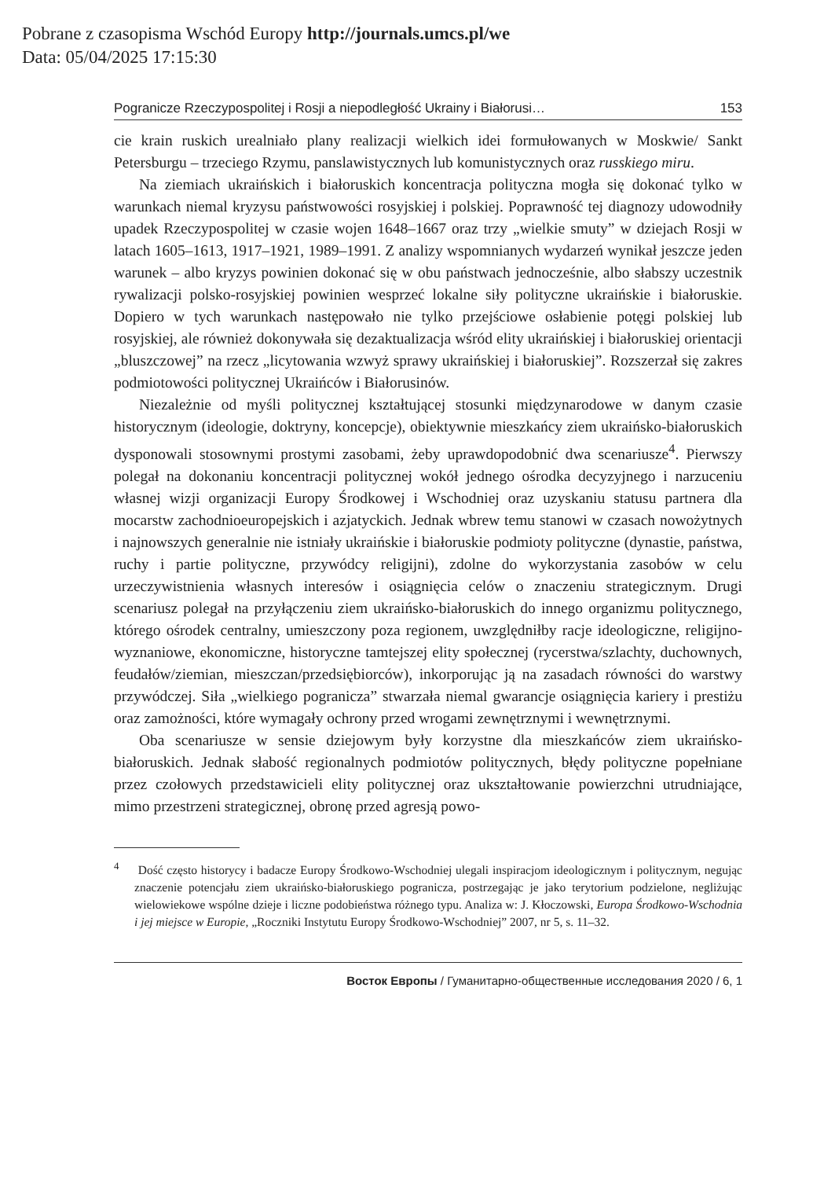Pobrane z czasopisma Wschód Europy http://journals.umcs.pl/we
Data: 05/04/2025 17:15:30
Pogranicze Rzeczypospolitej i Rosji a niepodległość Ukrainy i Białorusi… 153
cie krain ruskich urealniało plany realizacji wielkich idei formułowanych w Moskwie/ Sankt Petersburgu – trzeciego Rzymu, panslawistycznych lub komunistycznych oraz russkiego miru.
Na ziemiach ukraińskich i białoruskich koncentracja polityczna mogła się dokonać tylko w warunkach niemal kryzysu państwowości rosyjskiej i polskiej. Poprawność tej diagnozy udowodniły upadek Rzeczypospolitej w czasie wojen 1648–1667 oraz trzy „wielkie smuty” w dziejach Rosji w latach 1605–1613, 1917–1921, 1989–1991. Z analizy wspomnianych wydarzeń wynikał jeszcze jeden warunek – albo kryzys powinien dokonać się w obu państwach jednocześnie, albo słabszy uczestnik rywalizacji polsko-rosyjskiej powinien wesprzeć lokalne siły polityczne ukraińskie i białoruskie. Dopiero w tych warunkach następowało nie tylko przejściowe osłabienie potęgi polskiej lub rosyjskiej, ale również dokonywała się dezaktualizacja wśród elity ukraińskiej i białoruskiej orientacji „bluszczowej” na rzecz „licytowania wzwyż sprawy ukraińskiej i białoruskiej”. Rozszerzał się zakres podmiotowości politycznej Ukraińców i Białorusinów.
Niezależnie od myśli politycznej kształtującej stosunki międzynarodowe w danym czasie historycznym (ideologie, doktryny, koncepcje), obiektywnie mieszkańcy ziem ukraińsko-białoruskich dysponowali stosownymi prostymi zasobami, żeby uprawdopodobnić dwa scenariusze<sup>4</sup>. Pierwszy polegał na dokonaniu koncentracji politycznej wokół jednego ośrodka decyzyjnego i narzuceniu własnej wizji organizacji Europy Środkowej i Wschodniej oraz uzyskaniu statusu partnera dla mocarstw zachodnioeuropejskich i azjatyckich. Jednak wbrew temu stanowi w czasach nowożytnych i najnowszych generalnie nie istniały ukraińskie i białoruskie podmioty polityczne (dynastie, państwa, ruchy i partie polityczne, przywódcy religijni), zdolne do wykorzystania zasobów w celu urzeczywistnienia własnych interesów i osiągnięcia celów o znaczeniu strategicznym. Drugi scenariusz polegał na przyłączeniu ziem ukraińsko-białoruskich do innego organizmu politycznego, którego ośrodek centralny, umieszczony poza regionem, uwzględniłby racje ideologiczne, religijno-wyznaniowe, ekonomiczne, historyczne tamtejszej elity społecznej (rycerstwa/szlachty, duchownych, feudałów/ziemian, mieszczan/przedsiębiorców), inkorporując ją na zasadach równości do warstwy przywódczej. Siła „wielkiego pogranicza” stwarzała niemal gwarancje osiągnięcia kariery i prestiżu oraz zamożności, które wymagały ochrony przed wrogami zewnętrznymi i wewnętrznymi.
Oba scenariusze w sensie dziejowym były korzystne dla mieszkańców ziem ukraińsko-białoruskich. Jednak słabość regionalnych podmiotów politycznych, błędy polityczne popełniane przez czołowych przedstawicieli elity politycznej oraz ukształtowanie powierzchni utrudniające, mimo przestrzeni strategicznej, obronę przed agresją powo-
<sup>4</sup> Dość często historycy i badacze Europy Środkowo-Wschodniej ulegali inspiracjom ideologicznym i politycznym, negując znaczenie potencjału ziem ukraińsko-białoruskiego pogranicza, postrzegając je jako terytorium podzielone, negliżując wielowiekowe wspólne dzieje i liczne podobieństwa różnego typu. Analiza w: J. Kłoczowski, Europa Środkowo-Wschodnia i jej miejsce w Europie, „Roczniki Instytutu Europy Środkowo-Wschodniej” 2007, nr 5, s. 11–32.
Восток Европы / Гуманитарно-общественные исследования 2020 / 6, 1